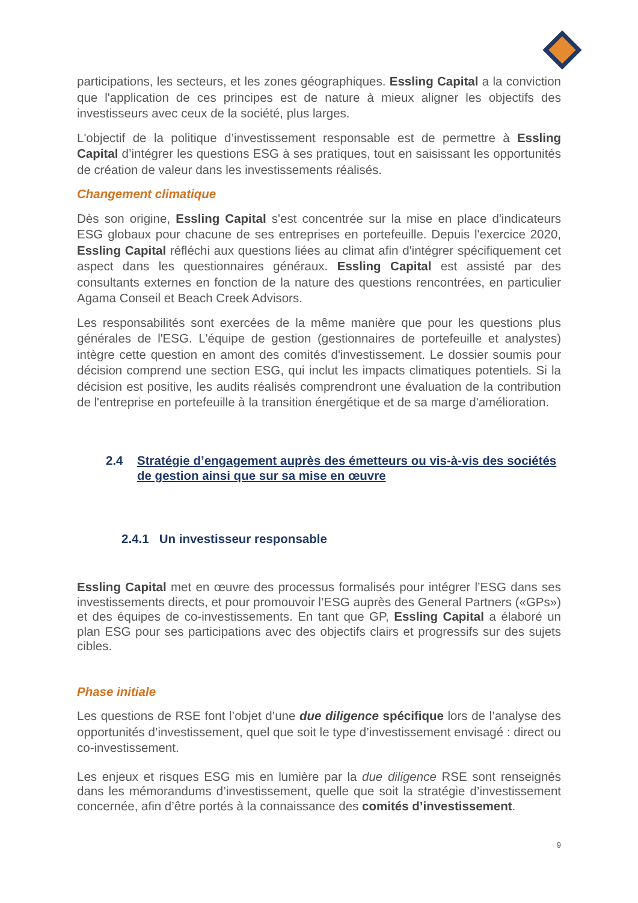participations, les secteurs, et les zones géographiques. Essling Capital a la conviction que l'application de ces principes est de nature à mieux aligner les objectifs des investisseurs avec ceux de la société, plus larges.
L'objectif de la politique d’investissement responsable est de permettre à Essling Capital d’intégrer les questions ESG à ses pratiques, tout en saisissant les opportunités de création de valeur dans les investissements réalisés.
Changement climatique
Dès son origine, Essling Capital s'est concentrée sur la mise en place d'indicateurs ESG globaux pour chacune de ses entreprises en portefeuille. Depuis l'exercice 2020, Essling Capital réfléchi aux questions liées au climat afin d'intégrer spécifiquement cet aspect dans les questionnaires généraux. Essling Capital est assisté par des consultants externes en fonction de la nature des questions rencontrées, en particulier Agama Conseil et Beach Creek Advisors.
Les responsabilités sont exercées de la même manière que pour les questions plus générales de l'ESG. L'équipe de gestion (gestionnaires de portefeuille et analystes) intègre cette question en amont des comités d'investissement. Le dossier soumis pour décision comprend une section ESG, qui inclut les impacts climatiques potentiels. Si la décision est positive, les audits réalisés comprendront une évaluation de la contribution de l'entreprise en portefeuille à la transition énergétique et de sa marge d'amélioration.
2.4 Stratégie d’engagement auprès des émetteurs ou vis-à-vis des sociétés de gestion ainsi que sur sa mise en œuvre
2.4.1 Un investisseur responsable
Essling Capital met en œuvre des processus formalisés pour intégrer l’ESG dans ses investissements directs, et pour promouvoir l’ESG auprès des General Partners («GPs») et des équipes de co-investissements. En tant que GP, Essling Capital a élaboré un plan ESG pour ses participations avec des objectifs clairs et progressifs sur des sujets cibles.
Phase initiale
Les questions de RSE font l’objet d’une due diligence spécifique lors de l’analyse des opportunités d’investissement, quel que soit le type d’investissement envisagé : direct ou co-investissement.
Les enjeux et risques ESG mis en lumière par la due diligence RSE sont renseignés dans les mémorandums d’investissement, quelle que soit la stratégie d’investissement concernée, afin d’être portés à la connaissance des comités d’investissement.
9